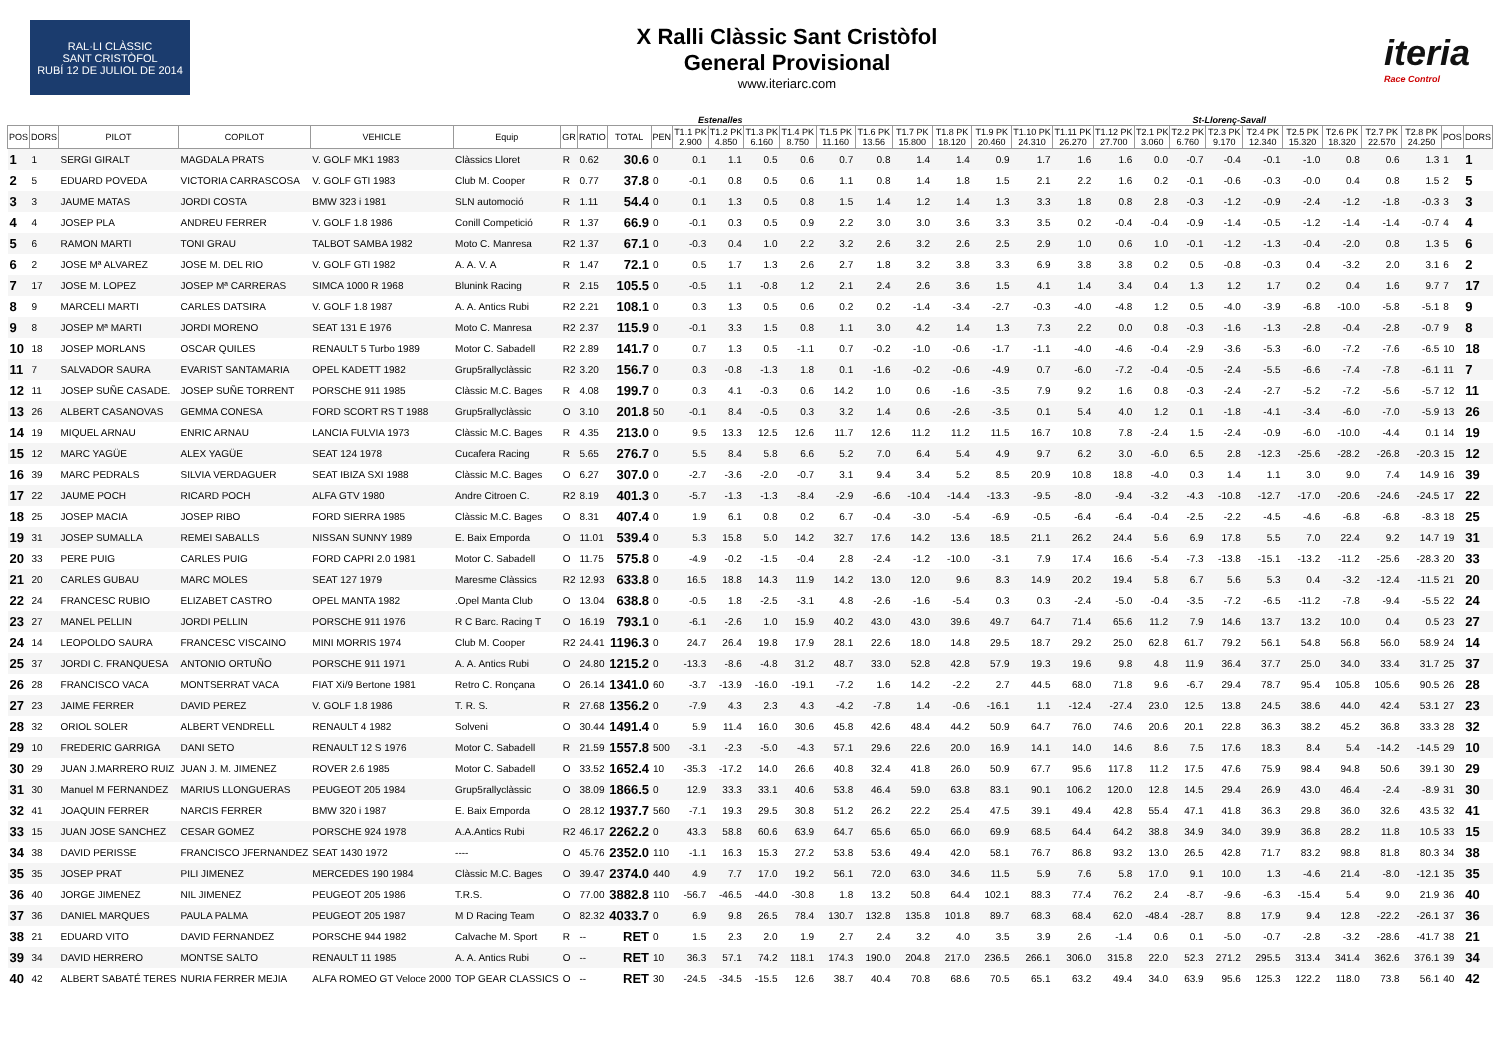RAL·LI CLÀSSIC
SANT CRISTÒFOL
RUBÍ 12 DE JULIOL DE 2014
X Ralli Clàssic Sant Cristòfol
General Provisional
www.iteriarc.com
iteria
Race Control
Estenalles St-Llorenç-Savall
| POS | DORS | PILOT | COPILOT | VEHICLE | Equip | GR | RATIO | TOTAL | PEN | T1.1 PK 2.900 | T1.2 PK 4.850 | T1.3 PK 6.160 | T1.4 PK 8.750 | T1.5 PK 11.160 | T1.6 PK 13.56 | T1.7 PK 15.800 | T1.8 PK 18.120 | T1.9 PK 20.460 | T1.10 PK 24.310 | T1.11 PK 26.270 | T1.12 PK 27.700 | T2.1 PK 3.060 | T2.2 PK 6.760 | T2.3 PK 9.170 | T2.4 PK 12.340 | T2.5 PK 15.320 | T2.6 PK 18.320 | T2.7 PK 22.570 | T2.8 PK 24.250 | POS | DORS |
| --- | --- | --- | --- | --- | --- | --- | --- | --- | --- | --- | --- | --- | --- | --- | --- | --- | --- | --- | --- | --- | --- | --- | --- | --- | --- | --- | --- | --- | --- | --- | --- |
| 1 | 1 | SERGI GIRALT | MAGDALA PRATS | V. GOLF MK1 1983 | Clàssics Lloret | R | 0.62 | 30.6 | 0 | 0.1 | 1.1 | 0.5 | 0.6 | 0.7 | 0.8 | 1.4 | 1.4 | 0.9 | 1.7 | 1.6 | 1.6 | 0.0 | -0.7 | -0.4 | -0.1 | -1.0 | 0.8 | 0.6 | 1.3 | 1 | 1 |
| 2 | 5 | EDUARD POVEDA | VICTORIA CARRASCOSA | V. GOLF GTI 1983 | Club M. Cooper | R | 0.77 | 37.8 | 0 | -0.1 | 0.8 | 0.5 | 0.6 | 1.1 | 0.8 | 1.4 | 1.8 | 1.5 | 2.1 | 2.2 | 1.6 | 0.2 | -0.1 | -0.6 | -0.3 | -0.0 | 0.4 | 0.8 | 1.5 | 2 | 5 |
| 3 | 3 | JAUME MATAS | JORDI COSTA | BMW 323 i 1981 | SLN automoció | R | 1.11 | 54.4 | 0 | 0.1 | 1.3 | 0.5 | 0.8 | 1.5 | 1.4 | 1.2 | 1.4 | 1.3 | 3.3 | 1.8 | 0.8 | 2.8 | -0.3 | -1.2 | -0.9 | -2.4 | -1.2 | -1.8 | -0.3 | 3 | 3 |
| 4 | 4 | JOSEP PLA | ANDREU FERRER | V. GOLF 1.8 1986 | Conill Competició | R | 1.37 | 66.9 | 0 | -0.1 | 0.3 | 0.5 | 0.9 | 2.2 | 3.0 | 3.0 | 3.6 | 3.3 | 3.5 | 0.2 | -0.4 | -0.4 | -0.9 | -1.4 | -0.5 | -1.2 | -1.4 | -1.4 | -0.7 | 4 | 4 |
| 5 | 6 | RAMON MARTI | TONI GRAU | TALBOT SAMBA 1982 | Moto C. Manresa | R2 | 1.37 | 67.1 | 0 | -0.3 | 0.4 | 1.0 | 2.2 | 3.2 | 2.6 | 3.2 | 2.6 | 2.5 | 2.9 | 1.0 | 0.6 | 1.0 | -0.1 | -1.2 | -1.3 | -0.4 | -2.0 | 0.8 | 1.3 | 5 | 6 |
| 6 | 2 | JOSE Mª ALVAREZ | JOSE M. DEL RIO | V. GOLF GTI 1982 | A. A. V. A | R | 1.47 | 72.1 | 0 | 0.5 | 1.7 | 1.3 | 2.6 | 2.7 | 1.8 | 3.2 | 3.8 | 3.3 | 6.9 | 3.8 | 3.8 | 0.2 | 0.5 | -0.8 | -0.3 | 0.4 | -3.2 | 2.0 | 3.1 | 6 | 2 |
| 7 | 17 | JOSE M. LOPEZ | JOSEP Mª CARRERAS | SIMCA 1000 R 1968 | Blunink Racing | R | 2.15 | 105.5 | 0 | -0.5 | 1.1 | -0.8 | 1.2 | 2.1 | 2.4 | 2.6 | 3.6 | 1.5 | 4.1 | 1.4 | 3.4 | 0.4 | 1.3 | 1.2 | 1.7 | 0.2 | 0.4 | 1.6 | 9.7 | 7 | 17 |
| 8 | 9 | MARCELI MARTI | CARLES DATSIRA | V. GOLF 1.8 1987 | A. A. Antics Rubi | R2 | 2.21 | 108.1 | 0 | 0.3 | 1.3 | 0.5 | 0.6 | 0.2 | 0.2 | -1.4 | -3.4 | -2.7 | -0.3 | -4.0 | -4.8 | 1.2 | 0.5 | -4.0 | -3.9 | -6.8 | -10.0 | -5.8 | -5.1 | 8 | 9 |
| 9 | 8 | JOSEP Mª MARTI | JORDI MORENO | SEAT 131 E 1976 | Moto C. Manresa | R2 | 2.37 | 115.9 | 0 | -0.1 | 3.3 | 1.5 | 0.8 | 1.1 | 3.0 | 4.2 | 1.4 | 1.3 | 7.3 | 2.2 | 0.0 | 0.8 | -0.3 | -1.6 | -1.3 | -2.8 | -0.4 | -2.8 | -0.7 | 9 | 8 |
| 10 | 18 | JOSEP MORLANS | OSCAR QUILES | RENAULT 5 Turbo 1989 | Motor C. Sabadell | R2 | 2.89 | 141.7 | 0 | 0.7 | 1.3 | 0.5 | -1.1 | 0.7 | -0.2 | -1.0 | -0.6 | -1.7 | -1.1 | -4.0 | -4.6 | -0.4 | -2.9 | -3.6 | -5.3 | -6.0 | -7.2 | -7.6 | -6.5 | 10 | 18 |
| 11 | 7 | SALVADOR SAURA | EVARIST SANTAMARIA | OPEL KADETT 1982 | Grup5rallyclàssic | R2 | 3.20 | 156.7 | 0 | 0.3 | -0.8 | -1.3 | 1.8 | 0.1 | -1.6 | -0.2 | -0.6 | -4.9 | 0.7 | -6.0 | -7.2 | -0.4 | -0.5 | -2.4 | -5.5 | -6.6 | -7.4 | -7.8 | -6.1 | 11 | 7 |
| 12 | 11 | JOSEP SUÑE CASADE. | JOSEP SUÑE TORRENT | PORSCHE 911 1985 | Clàssic M.C. Bages | R | 4.08 | 199.7 | 0 | 0.3 | 4.1 | -0.3 | 0.6 | 14.2 | 1.0 | 0.6 | -1.6 | -3.5 | 7.9 | 9.2 | 1.6 | 0.8 | -0.3 | -2.4 | -2.7 | -5.2 | -7.2 | -5.6 | -5.7 | 12 | 11 |
| 13 | 26 | ALBERT CASANOVAS | GEMMA CONESA | FORD SCORT RS T 1988 | Grup5rallyclàssic | O | 3.10 | 201.8 | 50 | -0.1 | 8.4 | -0.5 | 0.3 | 3.2 | 1.4 | 0.6 | -2.6 | -3.5 | 0.1 | 5.4 | 4.0 | 1.2 | 0.1 | -1.8 | -4.1 | -3.4 | -6.0 | -7.0 | -5.9 | 13 | 26 |
| 14 | 19 | MIQUEL ARNAU | ENRIC ARNAU | LANCIA FULVIA 1973 | Clàssic M.C. Bages | R | 4.35 | 213.0 | 0 | 9.5 | 13.3 | 12.5 | 12.6 | 11.7 | 12.6 | 11.2 | 11.2 | 11.5 | 16.7 | 10.8 | 7.8 | -2.4 | 1.5 | -2.4 | -0.9 | -6.0 | -10.0 | -4.4 | 0.1 | 14 | 19 |
| 15 | 12 | MARC YAGÜE | ALEX YAGÜE | SEAT 124 1978 | Cucafera Racing | R | 5.65 | 276.7 | 0 | 5.5 | 8.4 | 5.8 | 6.6 | 5.2 | 7.0 | 6.4 | 5.4 | 4.9 | 9.7 | 6.2 | 3.0 | -6.0 | 6.5 | 2.8 | -12.3 | -25.6 | -28.2 | -26.8 | -20.3 | 15 | 12 |
| 16 | 39 | MARC PEDRALS | SILVIA VERDAGUER | SEAT IBIZA SXI 1988 | Clàssic M.C. Bages | O | 6.27 | 307.0 | 0 | -2.7 | -3.6 | -2.0 | -0.7 | 3.1 | 9.4 | 3.4 | 5.2 | 8.5 | 20.9 | 10.8 | 18.8 | -4.0 | 0.3 | 1.4 | 1.1 | 3.0 | 9.0 | 7.4 | 14.9 | 16 | 39 |
| 17 | 22 | JAUME POCH | RICARD POCH | ALFA GTV 1980 | Andre Citroen C. | R2 | 8.19 | 401.3 | 0 | -5.7 | -1.3 | -1.3 | -8.4 | -2.9 | -6.6 | -10.4 | -14.4 | -13.3 | -9.5 | -8.0 | -9.4 | -3.2 | -4.3 | -10.8 | -12.7 | -17.0 | -20.6 | -24.6 | -24.5 | 17 | 22 |
| 18 | 25 | JOSEP MACIA | JOSEP RIBO | FORD SIERRA 1985 | Clàssic M.C. Bages | O | 8.31 | 407.4 | 0 | 1.9 | 6.1 | 0.8 | 0.2 | 6.7 | -0.4 | -3.0 | -5.4 | -6.9 | -0.5 | -6.4 | -6.4 | -0.4 | -2.5 | -2.2 | -4.5 | -4.6 | -6.8 | -6.8 | -8.3 | 18 | 25 |
| 19 | 31 | JOSEP SUMALLA | REMEI SABALLS | NISSAN SUNNY 1989 | E. Baix Emporda | O | 11.01 | 539.4 | 0 | 5.3 | 15.8 | 5.0 | 14.2 | 32.7 | 17.6 | 14.2 | 13.6 | 18.5 | 21.1 | 26.2 | 24.4 | 5.6 | 6.9 | 17.8 | 5.5 | 7.0 | 22.4 | 9.2 | 14.7 | 19 | 31 |
| 20 | 33 | PERE PUIG | CARLES PUIG | FORD CAPRI 2.0 1981 | Motor C. Sabadell | O | 11.75 | 575.8 | 0 | -4.9 | -0.2 | -1.5 | -0.4 | 2.8 | -2.4 | -1.2 | -10.0 | -3.1 | 7.9 | 17.4 | 16.6 | -5.4 | -7.3 | -13.8 | -15.1 | -13.2 | -11.2 | -25.6 | -28.3 | 20 | 33 |
| 21 | 20 | CARLES GUBAU | MARC MOLES | SEAT 127 1979 | Maresme Clàssics | R2 | 12.93 | 633.8 | 0 | 16.5 | 18.8 | 14.3 | 11.9 | 14.2 | 13.0 | 12.0 | 9.6 | 8.3 | 14.9 | 20.2 | 19.4 | 5.8 | 6.7 | 5.6 | 5.3 | 0.4 | -3.2 | -12.4 | -11.5 | 21 | 20 |
| 22 | 24 | FRANCESC RUBIO | ELIZABET CASTRO | OPEL MANTA 1982 | .Opel Manta Club | O | 13.04 | 638.8 | 0 | -0.5 | 1.8 | -2.5 | -3.1 | 4.8 | -2.6 | -1.6 | -5.4 | 0.3 | 0.3 | -2.4 | -5.0 | -0.4 | -3.5 | -7.2 | -6.5 | -11.2 | -7.8 | -9.4 | -5.5 | 22 | 24 |
| 23 | 27 | MANEL PELLIN | JORDI PELLIN | PORSCHE 911 1976 | R C Barc. Racing T | O | 16.19 | 793.1 | 0 | -6.1 | -2.6 | 1.0 | 15.9 | 40.2 | 43.0 | 43.0 | 39.6 | 49.7 | 64.7 | 71.4 | 65.6 | 11.2 | 7.9 | 14.6 | 13.7 | 13.2 | 10.0 | 0.4 | 0.5 | 23 | 27 |
| 24 | 14 | LEOPOLDO SAURA | FRANCESC VISCAINO | MINI MORRIS 1974 | Club M. Cooper | R2 | 24.41 | 1196.3 | 0 | 24.7 | 26.4 | 19.8 | 17.9 | 28.1 | 22.6 | 18.0 | 14.8 | 29.5 | 18.7 | 29.2 | 25.0 | 62.8 | 61.7 | 79.2 | 56.1 | 54.8 | 56.8 | 56.0 | 58.9 | 24 | 14 |
| 25 | 37 | JORDI C. FRANQUESA | ANTONIO ORTUÑO | PORSCHE 911 1971 | A. A. Antics Rubi | O | 24.80 | 1215.2 | 0 | -13.3 | -8.6 | -4.8 | 31.2 | 48.7 | 33.0 | 52.8 | 42.8 | 57.9 | 19.3 | 19.6 | 9.8 | 4.8 | 11.9 | 36.4 | 37.7 | 25.0 | 34.0 | 33.4 | 31.7 | 25 | 37 |
| 26 | 28 | FRANCISCO VACA | MONTSERRAT VACA | FIAT Xi/9 Bertone 1981 | Retro C. Ronçana | O | 26.14 | 1341.0 | 60 | -3.7 | -13.9 | -16.0 | -19.1 | -7.2 | 1.6 | 14.2 | -2.2 | 2.7 | 44.5 | 68.0 | 71.8 | 9.6 | -6.7 | 29.4 | 78.7 | 95.4 | 105.8 | 105.6 | 90.5 | 26 | 28 |
| 27 | 23 | JAIME FERRER | DAVID PEREZ | V. GOLF 1.8 1986 | T. R. S. | R | 27.68 | 1356.2 | 0 | -7.9 | 4.3 | 2.3 | 4.3 | -4.2 | -7.8 | 1.4 | -0.6 | -16.1 | 1.1 | -12.4 | -27.4 | 23.0 | 12.5 | 13.8 | 24.5 | 38.6 | 44.0 | 42.4 | 53.1 | 27 | 23 |
| 28 | 32 | ORIOL SOLER | ALBERT VENDRELL | RENAULT 4 1982 | Solveni | O | 30.44 | 1491.4 | 0 | 5.9 | 11.4 | 16.0 | 30.6 | 45.8 | 42.6 | 48.4 | 44.2 | 50.9 | 64.7 | 76.0 | 74.6 | 20.6 | 20.1 | 22.8 | 36.3 | 38.2 | 45.2 | 36.8 | 33.3 | 28 | 32 |
| 29 | 10 | FREDERIC GARRIGA | DANI SETO | RENAULT 12 S 1976 | Motor C. Sabadell | R | 21.59 | 1557.8 | 500 | -3.1 | -2.3 | -5.0 | -4.3 | 57.1 | 29.6 | 22.6 | 20.0 | 16.9 | 14.1 | 14.0 | 14.6 | 8.6 | 7.5 | 17.6 | 18.3 | 8.4 | 5.4 | -14.2 | -14.5 | 29 | 10 |
| 30 | 29 | JUAN J.MARRERO RUIZ | JUAN J. M. JIMENEZ | ROVER 2.6 1985 | Motor C. Sabadell | O | 33.52 | 1652.4 | 10 | -35.3 | -17.2 | 14.0 | 26.6 | 40.8 | 32.4 | 41.8 | 26.0 | 50.9 | 67.7 | 95.6 | 117.8 | 11.2 | 17.5 | 47.6 | 75.9 | 98.4 | 94.8 | 50.6 | 39.1 | 30 | 29 |
| 31 | 30 | Manuel M FERNANDEZ | MARIUS LLONGUERAS | PEUGEOT 205 1984 | Grup5rallyclàssic | O | 38.09 | 1866.5 | 0 | 12.9 | 33.3 | 33.1 | 40.6 | 53.8 | 46.4 | 59.0 | 63.8 | 83.1 | 90.1 | 106.2 | 120.0 | 12.8 | 14.5 | 29.4 | 26.9 | 43.0 | 46.4 | -2.4 | -8.9 | 31 | 30 |
| 32 | 41 | JOAQUIN FERRER | NARCIS FERRER | BMW 320 i 1987 | E. Baix Emporda | O | 28.12 | 1937.7 | 560 | -7.1 | 19.3 | 29.5 | 30.8 | 51.2 | 26.2 | 22.2 | 25.4 | 47.5 | 39.1 | 49.4 | 42.8 | 55.4 | 47.1 | 41.8 | 36.3 | 29.8 | 36.0 | 32.6 | 43.5 | 32 | 41 |
| 33 | 15 | JUAN JOSE SANCHEZ | CESAR GOMEZ | PORSCHE 924 1978 | A.A.Antics Rubi | R2 | 46.17 | 2262.2 | 0 | 43.3 | 58.8 | 60.6 | 63.9 | 64.7 | 65.6 | 65.0 | 66.0 | 69.9 | 68.5 | 64.4 | 64.2 | 38.8 | 34.9 | 34.0 | 39.9 | 36.8 | 28.2 | 11.8 | 10.5 | 33 | 15 |
| 34 | 38 | DAVID PERISSE | FRANCISCO JFERNANDEZ | SEAT 1430 1972 | ---- | O | 45.76 | 2352.0 | 110 | -1.1 | 16.3 | 15.3 | 27.2 | 53.8 | 53.6 | 49.4 | 42.0 | 58.1 | 76.7 | 86.8 | 93.2 | 13.0 | 26.5 | 42.8 | 71.7 | 83.2 | 98.8 | 81.8 | 80.3 | 34 | 38 |
| 35 | 35 | JOSEP PRAT | PILI JIMENEZ | MERCEDES 190 1984 | Clàssic M.C. Bages | O | 39.47 | 2374.0 | 440 | 4.9 | 7.7 | 17.0 | 19.2 | 56.1 | 72.0 | 63.0 | 34.6 | 11.5 | 5.9 | 7.6 | 5.8 | 17.0 | 9.1 | 10.0 | 1.3 | -4.6 | 21.4 | -8.0 | -12.1 | 35 | 35 |
| 36 | 40 | JORGE JIMENEZ | NIL JIMENEZ | PEUGEOT 205 1986 | T.R.S. | O | 77.00 | 3882.8 | 110 | -56.7 | -46.5 | -44.0 | -30.8 | 1.8 | 13.2 | 50.8 | 64.4 | 102.1 | 88.3 | 77.4 | 76.2 | 2.4 | -8.7 | -9.6 | -6.3 | -15.4 | 5.4 | 9.0 | 21.9 | 36 | 40 |
| 37 | 36 | DANIEL MARQUES | PAULA PALMA | PEUGEOT 205 1987 | M D Racing Team | O | 82.32 | 4033.7 | 0 | 6.9 | 9.8 | 26.5 | 78.4 | 130.7 | 132.8 | 135.8 | 101.8 | 89.7 | 68.3 | 68.4 | 62.0 | -48.4 | -28.7 | 8.8 | 17.9 | 9.4 | 12.8 | -22.2 | -26.1 | 37 | 36 |
| 38 | 21 | EDUARD VITO | DAVID FERNANDEZ | PORSCHE 944 1982 | Calvache M. Sport | R | -- | RET | 0 | 1.5 | 2.3 | 2.0 | 1.9 | 2.7 | 2.4 | 3.2 | 4.0 | 3.5 | 3.9 | 2.6 | -1.4 | 0.6 | 0.1 | -5.0 | -0.7 | -2.8 | -3.2 | -28.6 | -41.7 | 38 | 21 |
| 39 | 34 | DAVID HERRERO | MONTSE SALTO | RENAULT 11 1985 | A. A. Antics Rubi | O | -- | RET | 10 | 36.3 | 57.1 | 74.2 | 118.1 | 174.3 | 190.0 | 204.8 | 217.0 | 236.5 | 266.1 | 306.0 | 315.8 | 22.0 | 52.3 | 271.2 | 295.5 | 313.4 | 341.4 | 362.6 | 376.1 | 39 | 34 |
| 40 | 42 | ALBERT SABATÉ TERES | NURIA FERRER MEJIA | ALFA ROMEO GT Veloce 2000 | TOP GEAR CLASSICS | O | -- | RET | 30 | -24.5 | -34.5 | -15.5 | 12.6 | 38.7 | 40.4 | 70.8 | 68.6 | 70.5 | 65.1 | 63.2 | 49.4 | 34.0 | 63.9 | 95.6 | 125.3 | 122.2 | 118.0 | 73.8 | 56.1 | 40 | 42 |